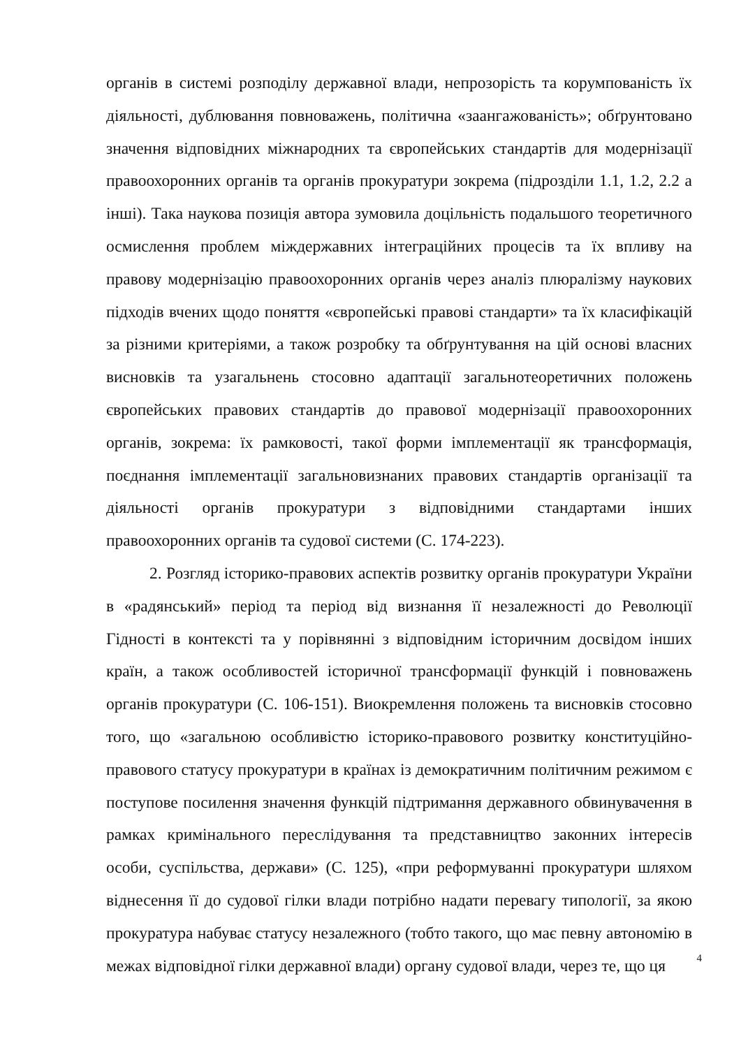органів в системі розподілу державної влади, непрозорість та корумпованість їх діяльності, дублювання повноважень, політична «заангажованість»; обґрунтовано значення відповідних міжнародних та європейських стандартів для модернізації правоохоронних органів та органів прокуратури зокрема (підрозділи 1.1, 1.2, 2.2 а інші). Така наукова позиція автора зумовила доцільність подальшого теоретичного осмислення проблем міждержавних інтеграційних процесів та їх впливу на правову модернізацію правоохоронних органів через аналіз плюралізму наукових підходів вчених щодо поняття «європейські правові стандарти» та їх класифікацій за різними критеріями, а також розробку та обґрунтування на цій основі власних висновків та узагальнень стосовно адаптації загальнотеоретичних положень європейських правових стандартів до правової модернізації правоохоронних органів, зокрема: їх рамковості, такої форми імплементації як трансформація, поєднання імплементації загальновизнаних правових стандартів організації та діяльності органів прокуратури з відповідними стандартами інших правоохоронних органів та судової системи (С. 174-223).
2. Розгляд історико-правових аспектів розвитку органів прокуратури України в «радянський» період та період від визнання її незалежності до Революції Гідності в контексті та у порівнянні з відповідним історичним досвідом інших країн, а також особливостей історичної трансформації функцій і повноважень органів прокуратури (С. 106-151). Виокремлення положень та висновків стосовно того, що «загальною особливістю історико-правового розвитку конституційно-правового статусу прокуратури в країнах із демократичним політичним режимом є поступове посилення значення функцій підтримання державного обвинувачення в рамках кримінального переслідування та представництво законних інтересів особи, суспільства, держави» (С. 125), «при реформуванні прокуратури шляхом віднесення її до судової гілки влади потрібно надати перевагу типології, за якою прокуратура набуває статусу незалежного (тобто такого, що має певну автономію в межах відповідної гілки державної влади) органу судової влади, через те, що ця
4